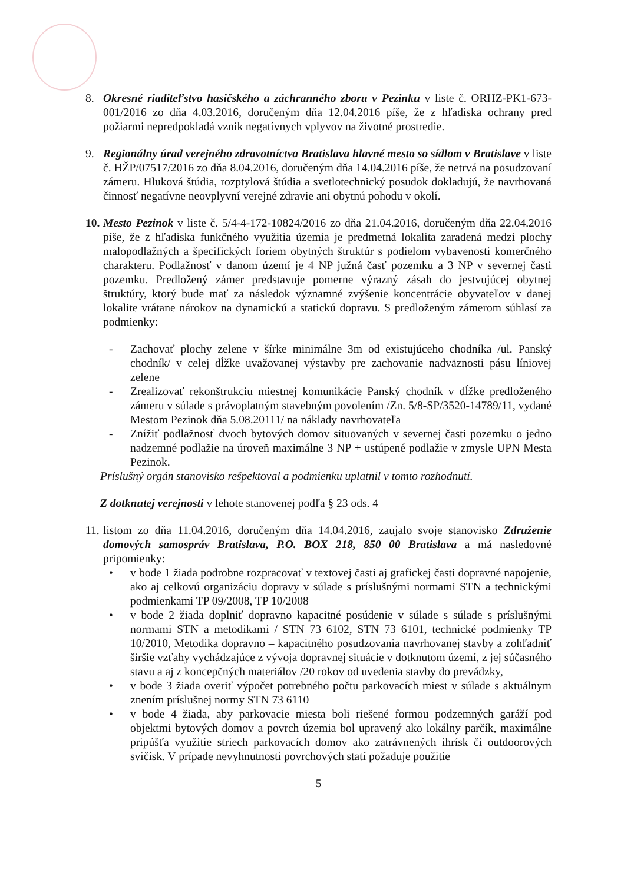8. Okresné riaditeľstvo hasičského a záchranného zboru v Pezinku v liste č. ORHZ-PK1-673-001/2016 zo dňa 4.03.2016, doručeným dňa 12.04.2016 píše, že z hľadiska ochrany pred požiarmi nepredpokladá vznik negatívnych vplyvov na životné prostredie.
9. Regionálny úrad verejného zdravotníctva Bratislava hlavné mesto so sídlom v Bratislave v liste č. HŽP/07517/2016 zo dňa 8.04.2016, doručeným dňa 14.04.2016 píše, že netrvá na posudzovaní zámeru. Hluková štúdia, rozptylová štúdia a svetlotechnický posudok dokladujú, že navrhovaná činnosť negatívne neovplyvní verejné zdravie ani obytnú pohodu v okolí.
10.
Mesto Pezinok v liste č. 5/4-4-172-10824/2016 zo dňa 21.04.2016, doručeným dňa 22.04.2016 píše, že z hľadiska funkčného využitia územia je predmetná lokalita zaradená medzi plochy malopodlažných a špecifických foriem obytných štruktúr s podielom vybavenosti komerčného charakteru. Podlažnosť v danom území je 4 NP južná časť pozemku a 3 NP v severnej časti pozemku. Predložený zámer predstavuje pomerne výrazný zásah do jestvujúcej obytnej štruktúry, ktorý bude mať za následok významné zvýšenie koncentrácie obyvateľov v danej lokalite vrátane nárokov na dynamickú a statickú dopravu. S predloženým zámerom súhlasí za podmienky:
- Zachovať plochy zelene v šírke minimálne 3m od existujúceho chodníka /ul. Panský chodník/ v celej dĺžke uvažovanej výstavby pre zachovanie nadväznosti pásu líniovej zelene
- Zrealizovať rekonštrukciu miestnej komunikácie Panský chodník v dĺžke predloženého zámeru v súlade s právoplatným stavebným povolením /Zn. 5/8-SP/3520-14789/11, vydané Mestom Pezinok dňa 5.08.20111/ na náklady navrhovateľa
- Znížiť podlažnosť dvoch bytových domov situovaných v severnej časti pozemku o jedno nadzemné podlažie na úroveň maximálne 3 NP + ustúpené podlažie v zmysle UPN Mesta Pezinok.
Príslušný orgán stanovisko rešpektoval a podmienku uplatnil v tomto rozhodnutí.
Z dotknutej verejnosti v lehote stanovenej podľa § 23 ods. 4
11.
listom zo dňa 11.04.2016, doručeným dňa 14.04.2016, zaujalo svoje stanovisko Združenie domových samospráv Bratislava, P.O. BOX 218, 850 00 Bratislava a má nasledovné pripomienky:
• v bode 1 žiada podrobne rozpracovať v textovej časti aj grafickej časti dopravné napojenie, ako aj celkovú organizáciu dopravy v súlade s príslušnými normami STN a technickými podmienkami TP 09/2008, TP 10/2008
• v bode 2 žiada doplniť dopravno kapacitné posúdenie v súlade s súlade s príslušnými normami STN a metodikami / STN 73 6102, STN 73 6101, technické podmienky TP 10/2010, Metodika dopravno – kapacitného posudzovania navrhovanej stavby a zohľadniť širšie vzťahy vychádzajúce z vývoja dopravnej situácie v dotknutom území, z jej súčasného stavu a aj z koncepčných materiálov /20 rokov od uvedenia stavby do prevádzky,
• v bode 3 žiada overiť výpočet potrebného počtu parkovacích miest v súlade s aktuálnym znením príslušnej normy STN 73 6110
• v bode 4 žiada, aby parkovacie miesta boli riešené formou podzemných garáží pod objektmi bytových domov a povrch územia bol upravený ako lokálny parčík, maximálne pripúšťa využitie striech parkovacích domov ako zatrávnených ihrísk či outdoorových svičísk. V prípade nevyhnutnosti povrchových statí požaduje použitie
5